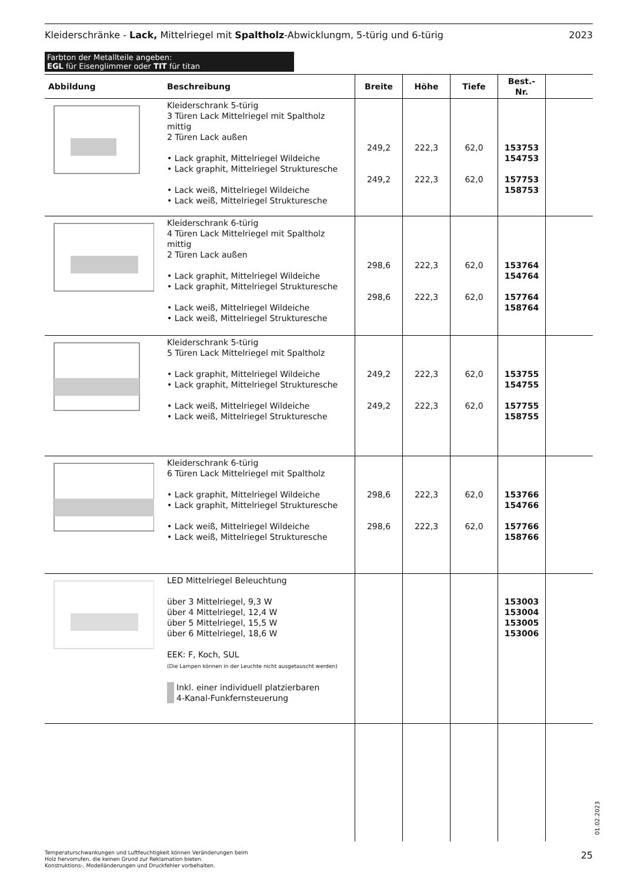Kleiderschränke - Lack, Mittelriegel mit Spaltholz-Abwicklungm, 5-türig und 6-türig 2023
Farbton der Metallteile angeben:
EGL für Eisenglimmer oder TIT für titan
| Abbildung | Beschreibung | Breite | Höhe | Tiefe | Best.-Nr. | |
| --- | --- | --- | --- | --- | --- | --- |
| | Kleiderschrank 5-türig 3 Türen Lack Mittelriegel mit Spaltholz mittig 2 Türen Lack außen • Lack graphit, Mittelriegel Wildeiche • Lack graphit, Mittelriegel Strukturesche • Lack weiß, Mittelriegel Wildeiche • Lack weiß, Mittelriegel Strukturesche | 249,2 249,2 | 222,3 222,3 | 62,0 62,0 | 153753 154753 157753 158753 | |
| | Kleiderschrank 6-türig 4 Türen Lack Mittelriegel mit Spaltholz mittig 2 Türen Lack außen • Lack graphit, Mittelriegel Wildeiche • Lack graphit, Mittelriegel Strukturesche • Lack weiß, Mittelriegel Wildeiche • Lack weiß, Mittelriegel Strukturesche | 298,6 298,6 | 222,3 222,3 | 62,0 62,0 | 153764 154764 157764 158764 | |
| | Kleiderschrank 5-türig 5 Türen Lack Mittelriegel mit Spaltholz • Lack graphit, Mittelriegel Wildeiche • Lack graphit, Mittelriegel Strukturesche • Lack weiß, Mittelriegel Wildeiche • Lack weiß, Mittelriegel Strukturesche | 249,2 249,2 | 222,3 222,3 | 62,0 62,0 | 153755 154755 157755 158755 | |
| | Kleiderschrank 6-türig 6 Türen Lack Mittelriegel mit Spaltholz • Lack graphit, Mittelriegel Wildeiche • Lack graphit, Mittelriegel Strukturesche • Lack weiß, Mittelriegel Wildeiche • Lack weiß, Mittelriegel Strukturesche | 298,6 298,6 | 222,3 222,3 | 62,0 62,0 | 153766 154766 157766 158766 | |
| | LED Mittelriegel Beleuchtung über 3 Mittelriegel, 9,3 W über 4 Mittelriegel, 12,4 W über 5 Mittelriegel, 15,5 W über 6 Mittelriegel, 18,6 W EEK: F, Koch, SUL (Die Lampen können in der Leuchte nicht ausgetauscht werden) Inkl. einer individuell platzierbaren 4-Kanal-Funkfernsteuerung | | | | 153003 153004 153005 153006 | |
01.02.2023
Temperaturschwankungen und Luftfeuchtigkeit können Veränderungen beim
Holz hervorrufen, die keinen Grund zur Reklamation bieten.
Konstruktions-, Modelländerungen und Druckfehler vorbehalten.
25